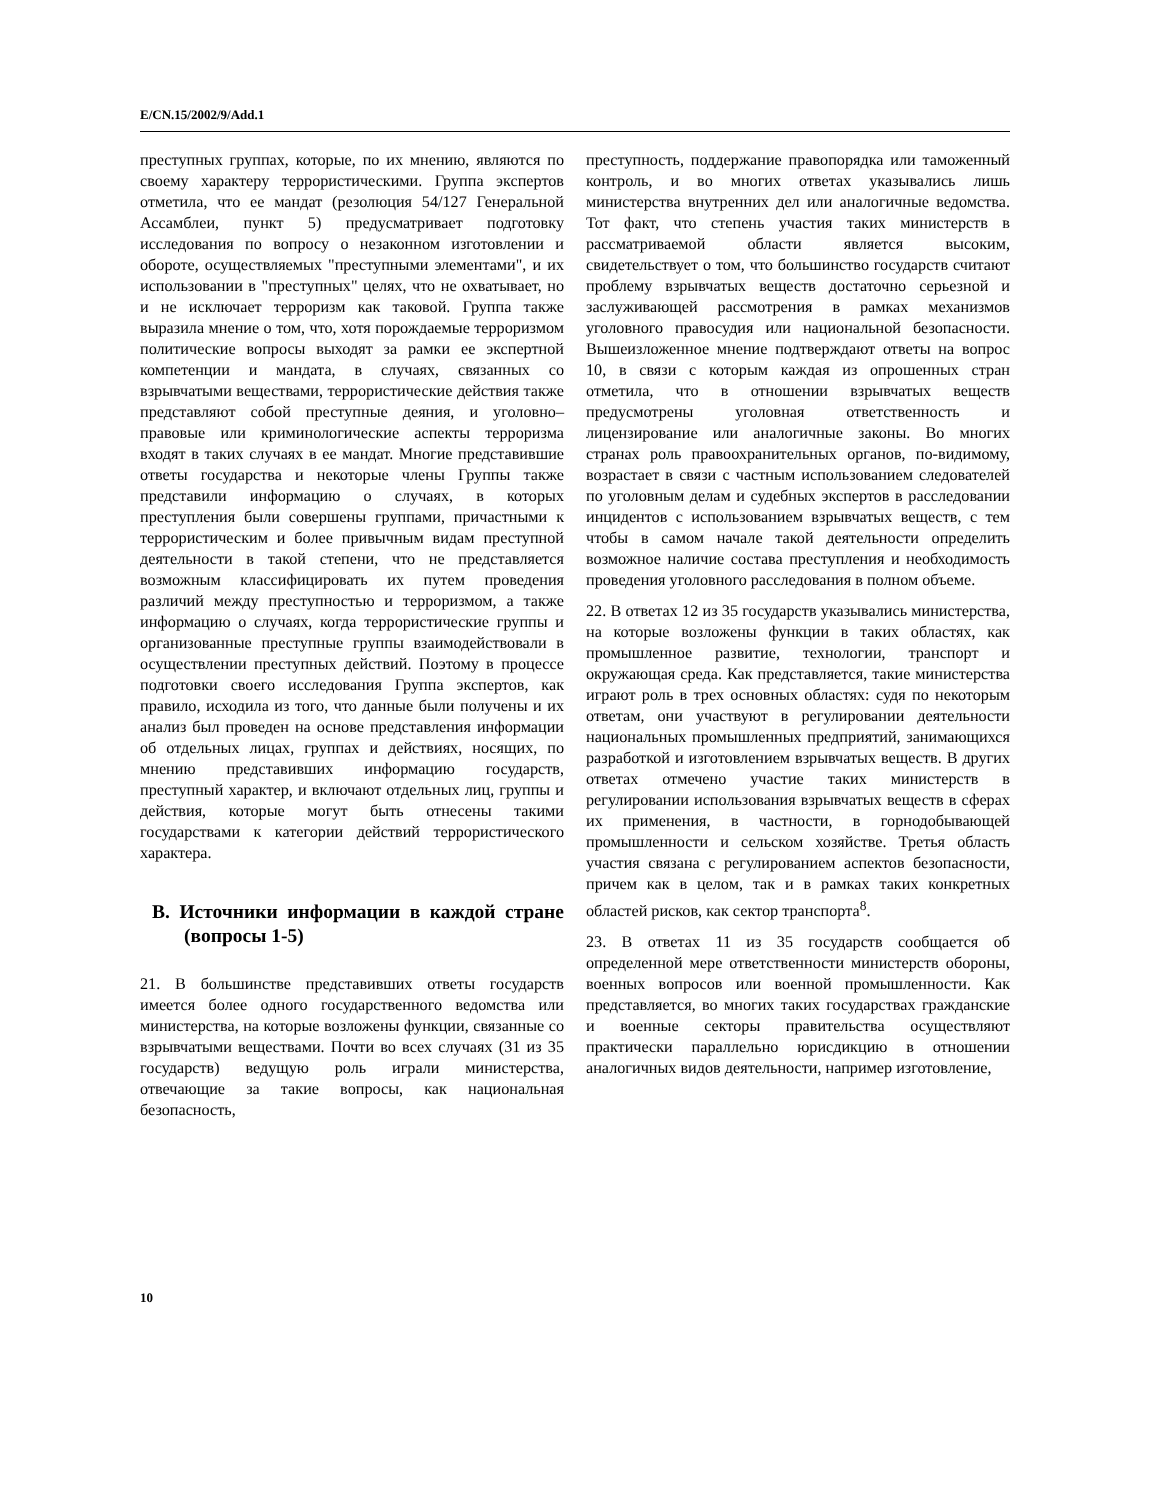E/CN.15/2002/9/Add.1
преступных группах, которые, по их мнению, являются по своему характеру террористическими. Группа экспертов отметила, что ее мандат (резолюция 54/127 Генеральной Ассамблеи, пункт 5) предусматривает подготовку исследования по вопросу о незаконном изготовлении и обороте, осуществляемых "преступными элементами", и их использовании в "преступных" целях, что не охватывает, но и не исключает терроризм как таковой. Группа также выразила мнение о том, что, хотя порождаемые терроризмом политические вопросы выходят за рамки ее экспертной компетенции и мандата, в случаях, связанных со взрывчатыми веществами, террористические действия также представляют собой преступные деяния, и уголовно–правовые или криминологические аспекты терроризма входят в таких случаях в ее мандат. Многие представившие ответы государства и некоторые члены Группы также представили информацию о случаях, в которых преступления были совершены группами, причастными к террористическим и более привычным видам преступной деятельности в такой степени, что не представляется возможным классифицировать их путем проведения различий между преступностью и терроризмом, а также информацию о случаях, когда террористические группы и организованные преступные группы взаимодействовали в осуществлении преступных действий. Поэтому в процессе подготовки своего исследования Группа экспертов, как правило, исходила из того, что данные были получены и их анализ был проведен на основе представления информации об отдельных лицах, группах и действиях, носящих, по мнению представивших информацию государств, преступный характер, и включают отдельных лиц, группы и действия, которые могут быть отнесены такими государствами к категории действий террористического характера.
B. Источники информации в каждой стране (вопросы 1-5)
21. В большинстве представивших ответы государств имеется более одного государственного ведомства или министерства, на которые возложены функции, связанные со взрывчатыми веществами. Почти во всех случаях (31 из 35 государств) ведущую роль играли министерства, отвечающие за такие вопросы, как национальная безопасность,
преступность, поддержание правопорядка или таможенный контроль, и во многих ответах указывались лишь министерства внутренних дел или аналогичные ведомства. Тот факт, что степень участия таких министерств в рассматриваемой области является высоким, свидетельствует о том, что большинство государств считают проблему взрывчатых веществ достаточно серьезной и заслуживающей рассмотрения в рамках механизмов уголовного правосудия или национальной безопасности. Вышеизложенное мнение подтверждают ответы на вопрос 10, в связи с которым каждая из опрошенных стран отметила, что в отношении взрывчатых веществ предусмотрены уголовная ответственность и лицензирование или аналогичные законы. Во многих странах роль правоохранительных органов, по-видимому, возрастает в связи с частным использованием следователей по уголовным делам и судебных экспертов в расследовании инцидентов с использованием взрывчатых веществ, с тем чтобы в самом начале такой деятельности определить возможное наличие состава преступления и необходимость проведения уголовного расследования в полном объеме.
22. В ответах 12 из 35 государств указывались министерства, на которые возложены функции в таких областях, как промышленное развитие, технологии, транспорт и окружающая среда. Как представляется, такие министерства играют роль в трех основных областях: судя по некоторым ответам, они участвуют в регулировании деятельности национальных промышленных предприятий, занимающихся разработкой и изготовлением взрывчатых веществ. В других ответах отмечено участие таких министерств в регулировании использования взрывчатых веществ в сферах их применения, в частности, в горнодобывающей промышленности и сельском хозяйстве. Третья область участия связана с регулированием аспектов безопасности, причем как в целом, так и в рамках таких конкретных областей рисков, как сектор транспорта<sup>8</sup>.
23. В ответах 11 из 35 государств сообщается об определенной мере ответственности министерств обороны, военных вопросов или военной промышленности. Как представляется, во многих таких государствах гражданские и военные секторы правительства осуществляют практически параллельно юрисдикцию в отношении аналогичных видов деятельности, например изготовление,
10